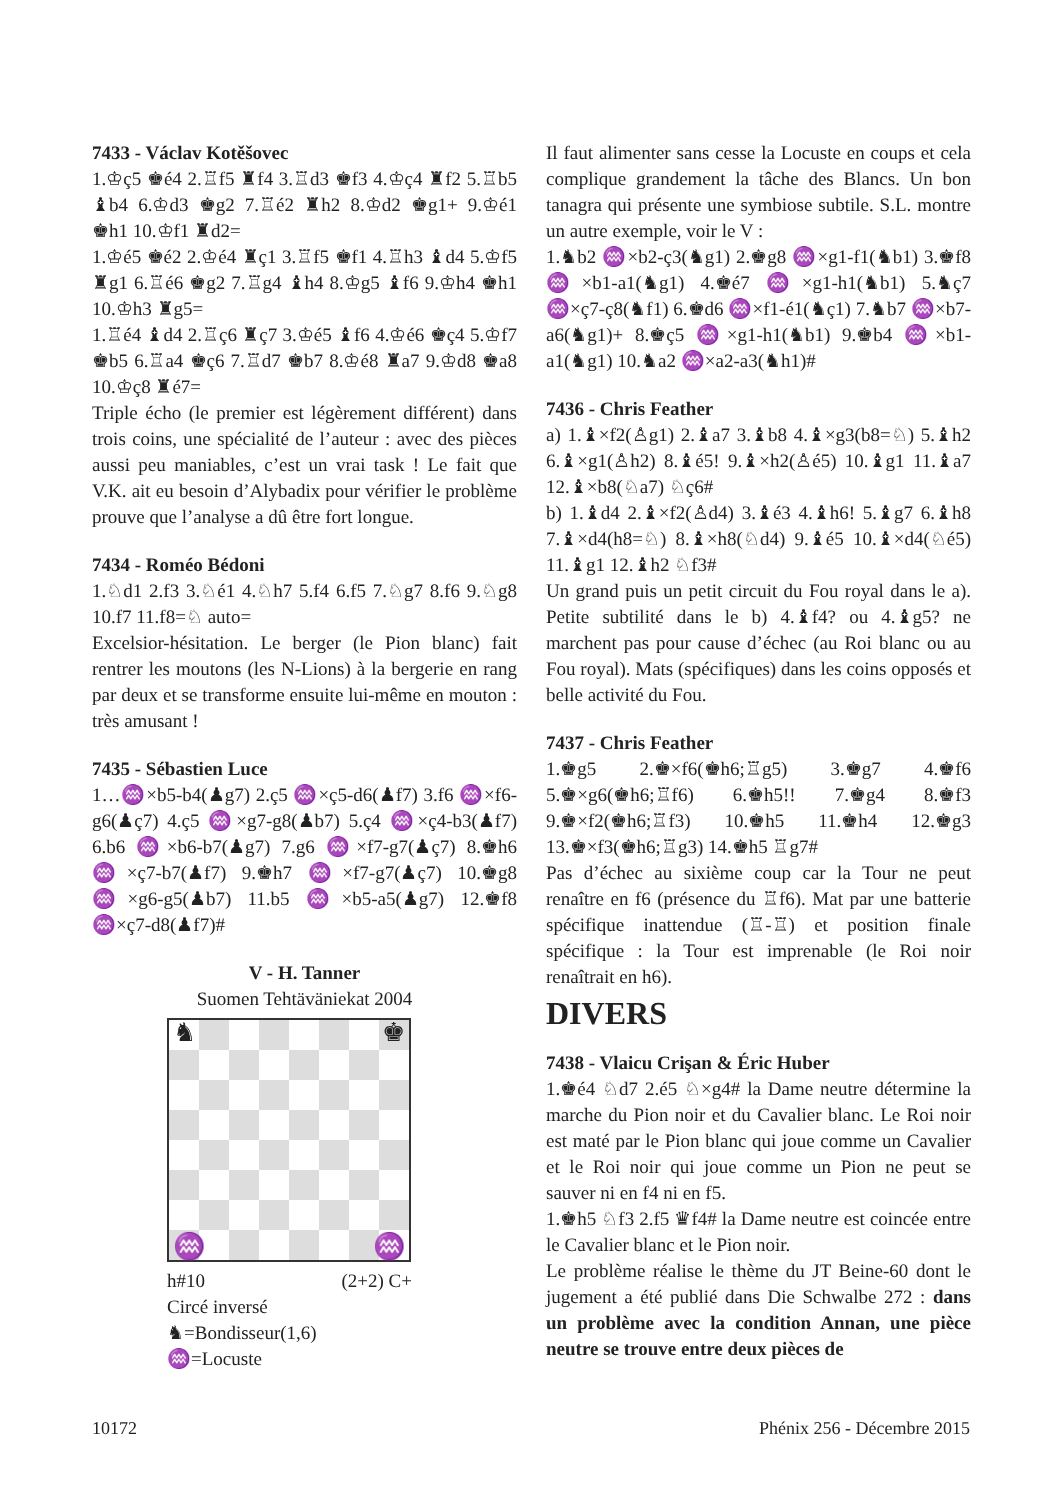7433 - Václav Kotěšovec
1.♔ç5 ♚é4 2.♖f5 ♜f4 3.♖d3 ♚f3 4.♔ç4 ♜f2 5.♖b5 ♝b4 6.♔d3 ♚g2 7.♖é2 ♜h2 8.♔d2 ♚g1+ 9.♔é1 ♚h1 10.♔f1 ♜d2=
1.♔é5 ♚é2 2.♔é4 ♜ç1 3.♖f5 ♚f1 4.♖h3 ♝d4 5.♔f5 ♜g1 6.♖é6 ♚g2 7.♖g4 ♝h4 8.♔g5 ♝f6 9.♔h4 ♚h1 10.♔h3 ♜g5=
1.♖é4 ♝d4 2.♖ç6 ♜ç7 3.♔é5 ♝f6 4.♔é6 ♚ç4 5.♔f7 ♚b5 6.♖a4 ♚ç6 7.♖d7 ♚b7 8.♔é8 ♜a7 9.♔d8 ♚a8 10.♔ç8 ♜é7=
Triple écho (le premier est légèrement différent) dans trois coins, une spécialité de l’auteur : avec des pièces aussi peu maniables, c’est un vrai task ! Le fait que V.K. ait eu besoin d’Alybadix pour vérifier le problème prouve que l’analyse a dû être fort longue.
7434 - Roméo Bédoni
1.♘d1 2.f3 3.♘é1 4.♘h7 5.f4 6.f5 7.♘g7 8.f6 9.♘g8 10.f7 11.f8=♘ auto=
Excelsior-hésitation. Le berger (le Pion blanc) fait rentrer les moutons (les N-Lions) à la bergerie en rang par deux et se transforme ensuite lui-même en mouton : très amusant !
7435 - Sébastien Luce
1…♒×b5-b4(♟g7) 2.ç5 ♒×ç5-d6(♟f7) 3.f6 ♒×f6-g6(♟ç7) 4.ç5 ♒×g7-g8(♟b7) 5.ç4 ♒×ç4-b3(♟f7) 6.b6 ♒×b6-b7(♟g7) 7.g6 ♒×f7-g7(♟ç7) 8.♚h6 ♒×ç7-b7(♟f7) 9.♚h7 ♒×f7-g7(♟ç7) 10.♚g8 ♒×g6-g5(♟b7) 11.b5 ♒×b5-a5(♟g7) 12.♚f8 ♒×ç7-d8(♟f7)#
V - H. Tanner
Suomen Tehtäväniekat 2004
♞ ♚
♒ ♒
h#10 (2+2) C+
Circé inversé
♞=Bondisseur(1,6)
♒=Locuste
Il faut alimenter sans cesse la Locuste en coups et cela complique grandement la tâche des Blancs. Un bon tanagra qui présente une symbiose subtile. S.L. montre un autre exemple, voir le V :
1.♞b2 ♒×b2-ç3(♞g1) 2.♚g8 ♒×g1-f1(♞b1) 3.♚f8 ♒×b1-a1(♞g1) 4.♚é7 ♒×g1-h1(♞b1) 5.♞ç7 ♒×ç7-ç8(♞f1) 6.♚d6 ♒×f1-é1(♞ç1) 7.♞b7 ♒×b7-a6(♞g1)+ 8.♚ç5 ♒×g1-h1(♞b1) 9.♚b4 ♒×b1-a1(♞g1) 10.♞a2 ♒×a2-a3(♞h1)#
7436 - Chris Feather
a) 1.♝×f2(♙g1) 2.♝a7 3.♝b8 4.♝×g3(b8=♘) 5.♝h2 6.♝×g1(♙h2) 8.♝é5! 9.♝×h2(♙é5) 10.♝g1 11.♝a7 12.♝×b8(♘a7) ♘ç6#
b) 1.♝d4 2.♝×f2(♙d4) 3.♝é3 4.♝h6! 5.♝g7 6.♝h8 7.♝×d4(h8=♘) 8.♝×h8(♘d4) 9.♝é5 10.♝×d4(♘é5) 11.♝g1 12.♝h2 ♘f3#
Un grand puis un petit circuit du Fou royal dans le a). Petite subtilité dans le b) 4.♝f4? ou 4.♝g5? ne marchent pas pour cause d’échec (au Roi blanc ou au Fou royal). Mats (spécifiques) dans les coins opposés et belle activité du Fou.
7437 - Chris Feather
1.♚g5 2.♚×f6(♚h6;♖g5) 3.♚g7 4.♚f6 5.♚×g6(♚h6;♖f6) 6.♚h5!! 7.♚g4 8.♚f3 9.♚×f2(♚h6;♖f3) 10.♚h5 11.♚h4 12.♚g3 13.♚×f3(♚h6;♖g3) 14.♚h5 ♖g7#
Pas d’échec au sixième coup car la Tour ne peut renaître en f6 (présence du ♖f6). Mat par une batterie spécifique inattendue (♖-♖) et position finale spécifique : la Tour est imprenable (le Roi noir renaîtrait en h6).
DIVERS
7438 - Vlaicu Crişan & Éric Huber
1.♚é4 ♘d7 2.é5 ♘×g4# la Dame neutre détermine la marche du Pion noir et du Cavalier blanc. Le Roi noir est maté par le Pion blanc qui joue comme un Cavalier et le Roi noir qui joue comme un Pion ne peut se sauver ni en f4 ni en f5.
1.♚h5 ♘f3 2.f5 ♛f4# la Dame neutre est coincée entre le Cavalier blanc et le Pion noir.
Le problème réalise le thème du JT Beine-60 dont le jugement a été publié dans Die Schwalbe 272 : dans un problème avec la condition Annan, une pièce neutre se trouve entre deux pièces de
10172 Phénix 256 - Décembre 2015